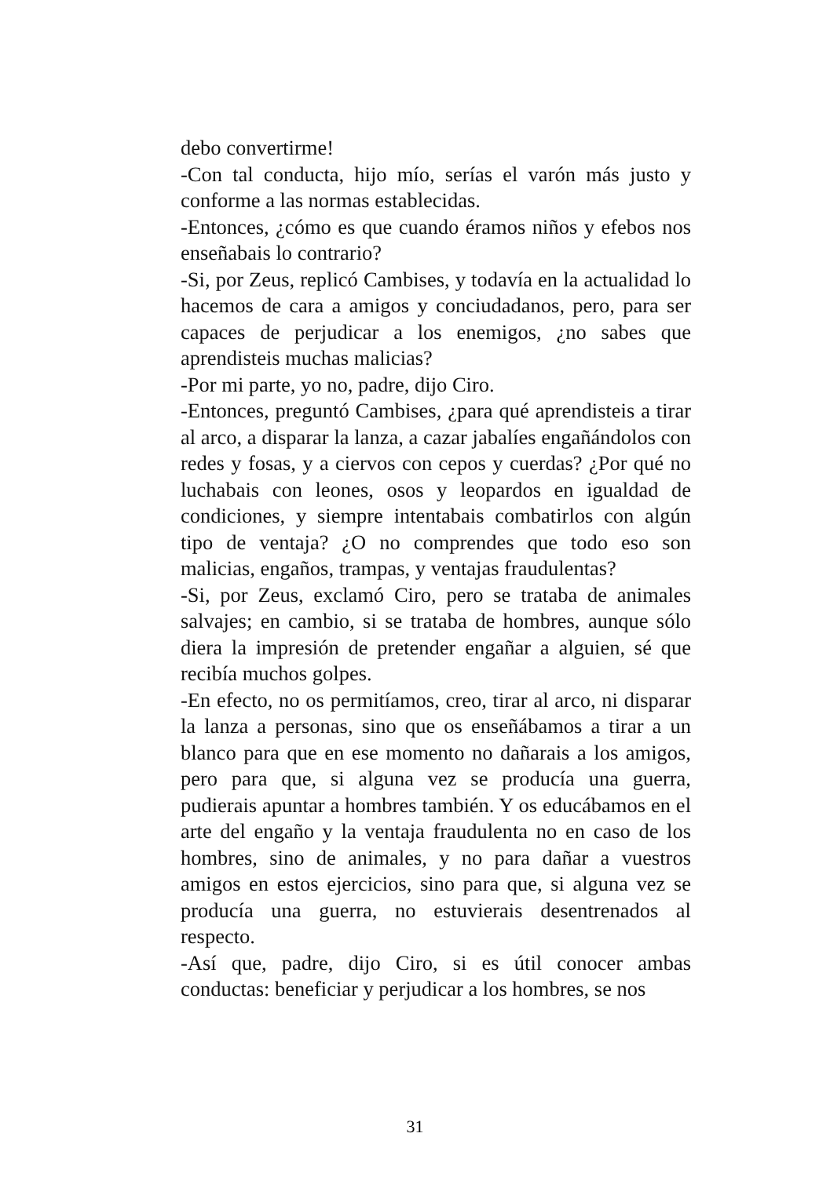debo convertirme!
-Con tal conducta, hijo mío, serías el varón más justo y conforme a las normas establecidas.
-Entonces, ¿cómo es que cuando éramos niños y efebos nos enseñabais lo contrario?
-Si, por Zeus, replicó Cambises, y todavía en la actualidad lo hacemos de cara a amigos y conciudadanos, pero, para ser capaces de perjudicar a los enemigos, ¿no sabes que aprendisteis muchas malicias?
-Por mi parte, yo no, padre, dijo Ciro.
-Entonces, preguntó Cambises, ¿para qué aprendisteis a tirar al arco, a disparar la lanza, a cazar jabalíes engañándolos con redes y fosas, y a ciervos con cepos y cuerdas? ¿Por qué no luchabais con leones, osos y leopardos en igualdad de condiciones, y siempre intentabais combatirlos con algún tipo de ventaja? ¿O no comprendes que todo eso son malicias, engaños, trampas, y ventajas fraudulentas?
-Si, por Zeus, exclamó Ciro, pero se trataba de animales salvajes; en cambio, si se trataba de hombres, aunque sólo diera la impresión de pretender engañar a alguien, sé que recibía muchos golpes.
-En efecto, no os permitíamos, creo, tirar al arco, ni disparar la lanza a personas, sino que os enseñábamos a tirar a un blanco para que en ese momento no dañarais a los amigos, pero para que, si alguna vez se producía una guerra, pudierais apuntar a hombres también. Y os educábamos en el arte del engaño y la ventaja fraudulenta no en caso de los hombres, sino de animales, y no para dañar a vuestros amigos en estos ejercicios, sino para que, si alguna vez se producía una guerra, no estuvierais desentrenados al respecto.
-Así que, padre, dijo Ciro, si es útil conocer ambas conductas: beneficiar y perjudicar a los hombres, se nos
31